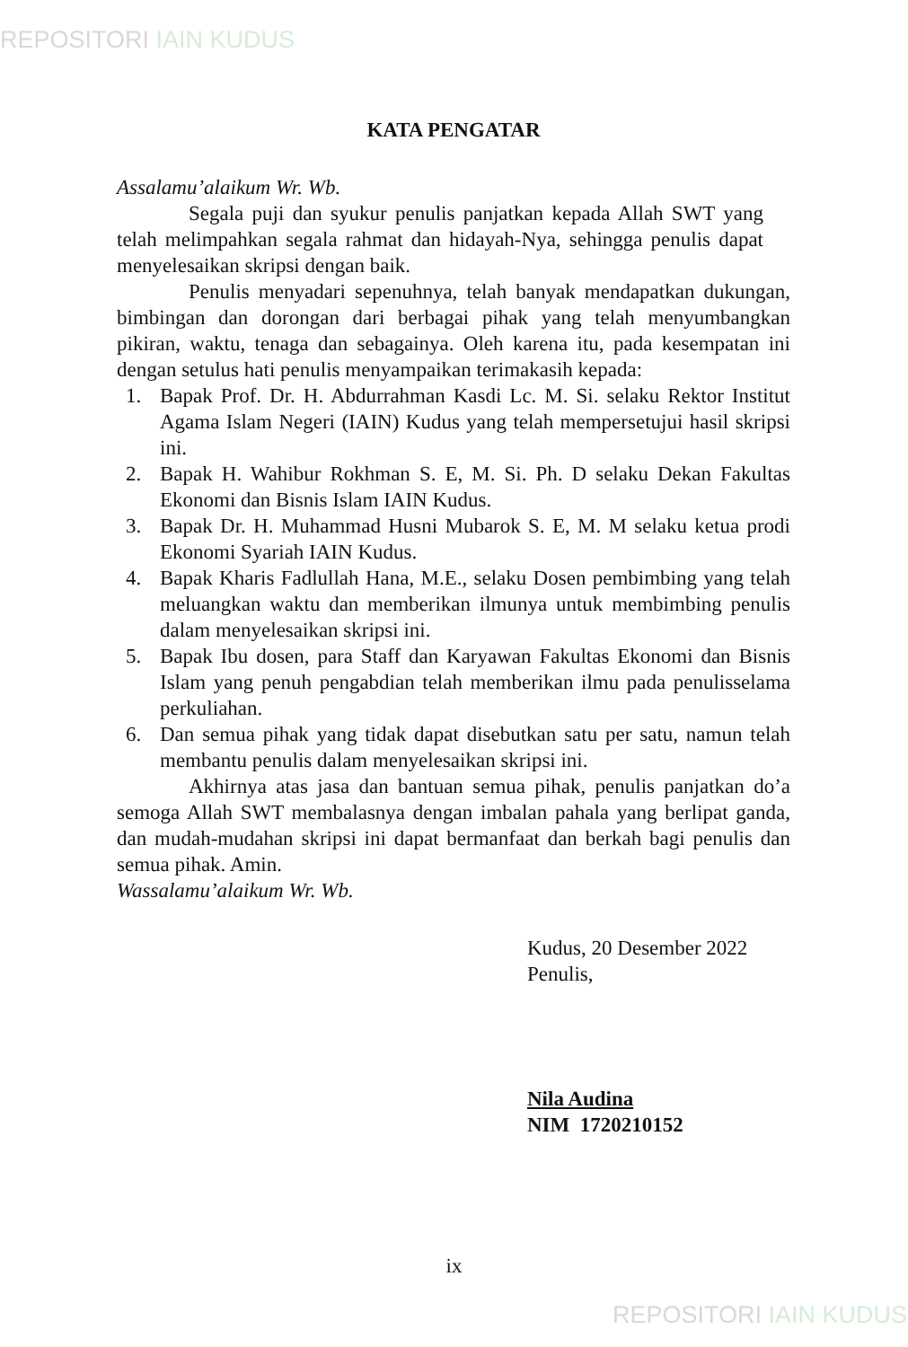REPOSITORI IAIN KUDUS
KATA PENGATAR
Assalamu’alaikum Wr. Wb.
Segala puji dan syukur penulis panjatkan kepada Allah SWT yang telah melimpahkan segala rahmat dan hidayah-Nya, sehingga penulis dapat menyelesaikan skripsi dengan baik.
Penulis menyadari sepenuhnya, telah banyak mendapatkan dukungan, bimbingan dan dorongan dari berbagai pihak yang telah menyumbangkan pikiran, waktu, tenaga dan sebagainya. Oleh karena itu, pada kesempatan ini dengan setulus hati penulis menyampaikan terimakasih kepada:
1. Bapak Prof. Dr. H. Abdurrahman Kasdi Lc. M. Si. selaku Rektor Institut Agama Islam Negeri (IAIN) Kudus yang telah mempersetujui hasil skripsi ini.
2. Bapak H. Wahibur Rokhman S. E, M. Si. Ph. D selaku Dekan Fakultas Ekonomi dan Bisnis Islam IAIN Kudus.
3. Bapak Dr. H. Muhammad Husni Mubarok S. E, M. M selaku ketua prodi Ekonomi Syariah IAIN Kudus.
4. Bapak Kharis Fadlullah Hana, M.E., selaku Dosen pembimbing yang telah meluangkan waktu dan memberikan ilmunya untuk membimbing penulis dalam menyelesaikan skripsi ini.
5. Bapak Ibu dosen, para Staff dan Karyawan Fakultas Ekonomi dan Bisnis Islam yang penuh pengabdian telah memberikan ilmu pada penulisselama perkuliahan.
6. Dan semua pihak yang tidak dapat disebutkan satu per satu, namun telah membantu penulis dalam menyelesaikan skripsi ini.
Akhirnya atas jasa dan bantuan semua pihak, penulis panjatkan do’a semoga Allah SWT membalasnya dengan imbalan pahala yang berlipat ganda, dan mudah-mudahan skripsi ini dapat bermanfaat dan berkah bagi penulis dan semua pihak. Amin.
Wassalamu’alaikum Wr. Wb.
Kudus, 20 Desember 2022
Penulis,
Nila Audina
NIM 1720210152
ix
REPOSITORI IAIN KUDUS